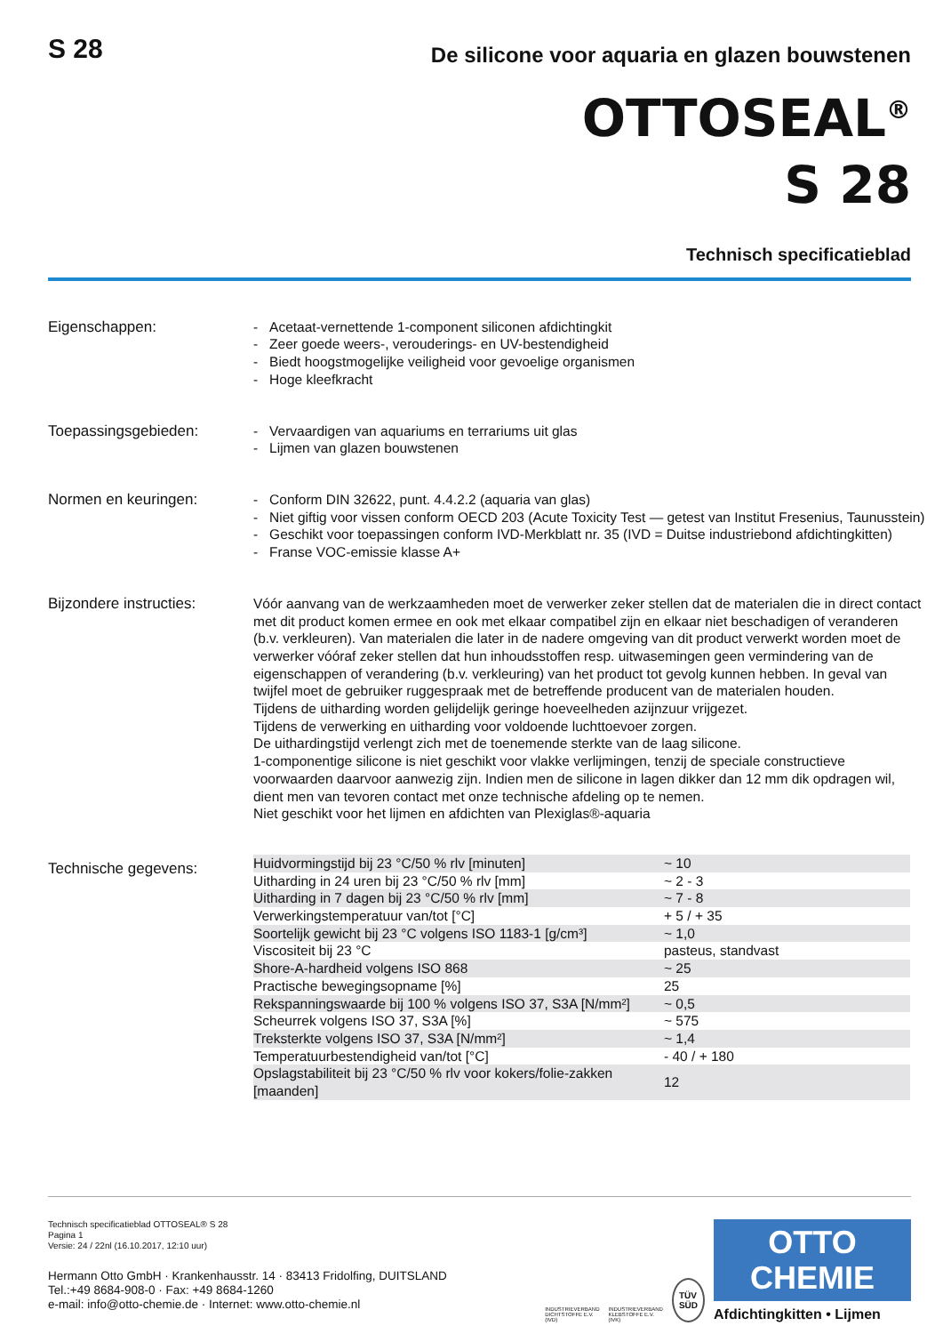S 28
De silicone voor aquaria en glazen bouwstenen
OTTOSEAL<sup>®</sup>
S 28
Technisch specificatieblad
Eigenschappen: - Acetaat-vernettende 1-component siliconen afdichtingkit
- Zeer goede weers-, verouderings- en UV-bestendigheid
- Biedt hoogstmogelijke veiligheid voor gevoelige organismen
- Hoge kleefkracht
Toepassingsgebieden: - Vervaardigen van aquariums en terrariums uit glas
- Lijmen van glazen bouwstenen
Normen en keuringen: - Conform DIN 32622, punt. 4.4.2.2 (aquaria van glas)
- Niet giftig voor vissen conform OECD 203 (Acute Toxicity Test — getest van Institut Fresenius, Taunusstein)
- Geschikt voor toepassingen conform IVD-Merkblatt nr. 35 (IVD = Duitse industriebond afdichtingkitten)
- Franse VOC-emissie klasse A+
Bijzondere instructies:
Vóór aanvang van de werkzaamheden moet de verwerker zeker stellen dat de materialen die in direct contact met dit product komen ermee en ook met elkaar compatibel zijn en elkaar niet beschadigen of veranderen (b.v. verkleuren). Van materialen die later in de nadere omgeving van dit product verwerkt worden moet de verwerker vóóraf zeker stellen dat hun inhoudsstoffen resp. uitwasemingen geen vermindering van de eigenschappen of verandering (b.v. verkleuring) van het product tot gevolg kunnen hebben. In geval van twijfel moet de gebruiker ruggespraak met de betreffende producent van de materialen houden.
Tijdens de uitharding worden gelijdelijk geringe hoeveelheden azijnzuur vrijgezet.
Tijdens de verwerking en uitharding voor voldoende luchttoevoer zorgen.
De uithardingstijd verlengt zich met de toenemende sterkte van de laag silicone.
1-componentige silicone is niet geschikt voor vlakke verlijmingen, tenzij de speciale constructieve voorwaarden daarvoor aanwezig zijn. Indien men de silicone in lagen dikker dan 12 mm dik opdragen wil, dient men van tevoren contact met onze technische afdeling op te nemen.
Niet geschikt voor het lijmen en afdichten van Plexiglas®-aquaria
Technische gegevens:
| Huidvormingstijd bij 23 °C/50 % rlv [minuten] | ~ 10 |
| Uitharding in 24 uren bij 23 °C/50 % rlv [mm] | ~ 2 - 3 |
| Uitharding in 7 dagen bij 23 °C/50 % rlv [mm] | ~ 7 - 8 |
| Verwerkingstemperatuur van/tot [°C] | + 5 / + 35 |
| Soortelijk gewicht bij 23 °C volgens ISO 1183-1 [g/cm³] | ~ 1,0 |
| Viscositeit bij 23 °C | pasteus, standvast |
| Shore-A-hardheid volgens ISO 868 | ~ 25 |
| Practische bewegingsopname [%] | 25 |
| Rekspanningswaarde bij 100 % volgens ISO 37, S3A [N/mm²] | ~ 0,5 |
| Scheurrek volgens ISO 37, S3A [%] | ~ 575 |
| Treksterkte volgens ISO 37, S3A [N/mm²] | ~ 1,4 |
| Temperatuurbestendigheid van/tot [°C] | - 40 / + 180 |
| Opslagstabiliteit bij 23 °C/50 % rlv voor kokers/folie-zakken [maanden] | 12 |
Technisch specificatieblad OTTOSEAL® S 28
Pagina 1
Versie: 24 / 22nl (16.10.2017, 12:10 uur)
Hermann Otto GmbH · Krankenhausstr. 14 · 83413 Fridolfing, DUITSLAND
Tel.:+49 8684-908-0 · Fax: +49 8684-1260
e-mail: info@otto-chemie.de · Internet: www.otto-chemie.nl
INDUSTRIEVERBAND
DICHTSTOFFE E.V.
(IVD)
INDUSTRIEVERBAND
KLEBSTOFFE E.V.
(IVK)
TÜV
SÜD
OTTO
CHEMIE
Afdichtingkitten • Lijmen